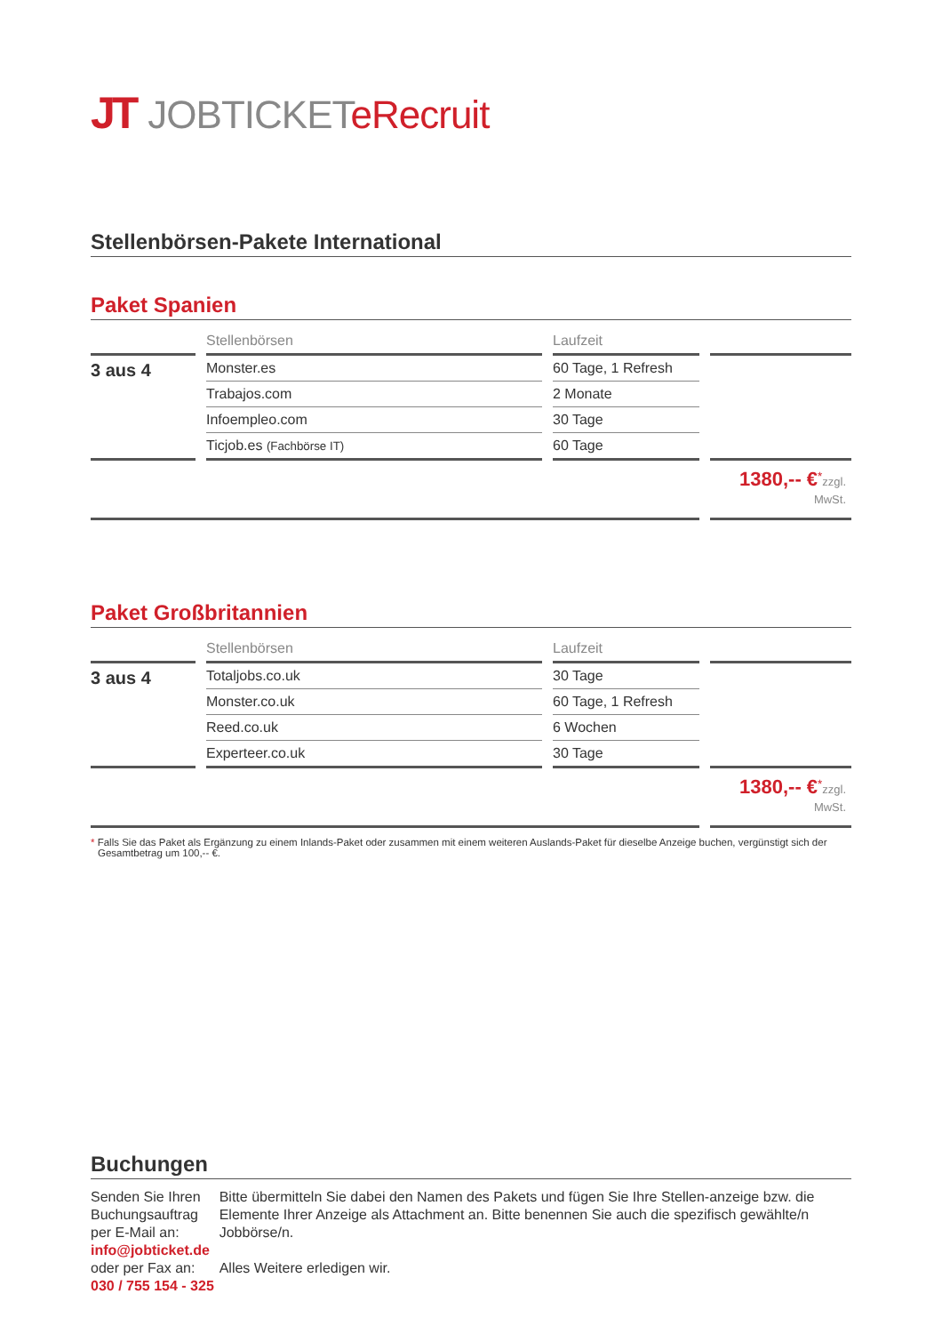JT JOBTICKETeRecruit
Stellenbörsen-Pakete International
Paket Spanien
| | Stellenbörsen | Laufzeit | |
| --- | --- | --- | --- |
| 3 aus 4 | Monster.es | 60 Tage, 1 Refresh | |
| | Trabajos.com | 2 Monate | |
| | Infoempleo.com | 30 Tage | |
| | Ticjob.es (Fachbörse IT) | 60 Tage | |
| | | | 1380,-- €<sup>*</sup> zzgl. MwSt. |
Paket Großbritannien
| | Stellenbörsen | Laufzeit | |
| --- | --- | --- | --- |
| 3 aus 4 | Totaljobs.co.uk | 30 Tage | |
| | Monster.co.uk | 60 Tage, 1 Refresh | |
| | Reed.co.uk | 6 Wochen | |
| | Experteer.co.uk | 30 Tage | |
| | | | 1380,-- €<sup>*</sup> zzgl. MwSt. |
* Falls Sie das Paket als Ergänzung zu einem Inlands-Paket oder zusammen mit einem weiteren Auslands-Paket für dieselbe Anzeige buchen, vergünstigt sich der Gesamtbetrag um 100,-- €.
Buchungen
Senden Sie Ihren Buchungsauftrag
per E-Mail an:
info@jobticket.de
oder per Fax an:
030 / 755 154 - 325
Bitte übermitteln Sie dabei den Namen des Pakets und fügen Sie Ihre Stellen-anzeige bzw. die Elemente Ihrer Anzeige als Attachment an. Bitte benennen Sie auch die spezifisch gewählte/n Jobbörse/n.
Alles Weitere erledigen wir.